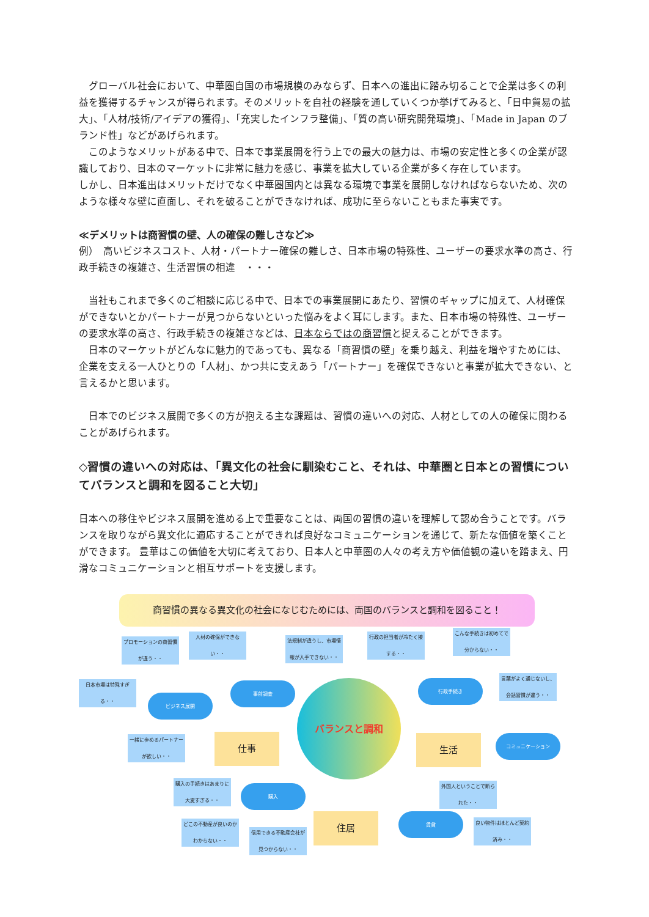グローバル社会において、中華圏自国の市場規模のみならず、日本への進出に踏み切ることで企業は多くの利益を獲得するチャンスが得られます。そのメリットを自社の経験を通していくつか挙げてみると、「日中貿易の拡大」、「人材/技術/アイデアの獲得」、「充実したインフラ整備」、「質の高い研究開発環境」、「Made in Japan のブランド性」などがあげられます。
　このようなメリットがある中で、日本で事業展開を行う上での最大の魅力は、市場の安定性と多くの企業が認識しており、日本のマーケットに非常に魅力を感じ、事業を拡大している企業が多く存在しています。
しかし、日本進出はメリットだけでなく中華圏国内とは異なる環境で事業を展開しなければならないため、次のような様々な壁に直面し、それを破ることができなければ、成功に至らないこともまた事実です。
≪デメリットは商習慣の壁、人の確保の難しさなど≫
例）　高いビジネスコスト、人材・パートナー確保の難しさ、日本市場の特殊性、ユーザーの要求水準の高さ、行政手続きの複雑さ、生活習慣の相違　・・・
　当社もこれまで多くのご相談に応じる中で、日本での事業展開にあたり、習慣のギャップに加えて、人材確保ができないとかパートナーが見つからないといった悩みをよく耳にします。また、日本市場の特殊性、ユーザーの要求水準の高さ、行政手続きの複雑さなどは、日本ならではの商習慣と捉えることができます。
　日本のマーケットがどんなに魅力的であっても、異なる「商習慣の壁」を乗り越え、利益を増やすためには、企業を支える一人ひとりの「人材」、かつ共に支えあう「パートナー」を確保できないと事業が拡大できない、と言えるかと思います。
　日本でのビジネス展開で多くの方が抱える主な課題は、習慣の違いへの対応、人材としての人の確保に関わることがあげられます。
◇習慣の違いへの対応は、「異文化の社会に馴染むこと、それは、中華圏と日本との習慣についてバランスと調和を図ること大切」
日本への移住やビジネス展開を進める上で重要なことは、両国の習慣の違いを理解して認め合うことです。バランスを取りながら異文化に適応することができれば良好なコミュニケーションを通じて、新たな価値を築くことができます。 豊華はこの価値を大切に考えており、日本人と中華圏の人々の考え方や価値観の違いを踏まえ、円滑なコミュニケーションと相互サポートを支援します。
商習慣の異なる異文化の社会になじむためには、両国のバランスと調和を図ること！
バランスと調和
仕事 生活
住居
ビジネス展開
事前調査 行政手続き
コミュニケーション
購入
賃貸
プロモーションの商習慣が違う・・
人材の確保ができない・・
法規制が違うし、市場情報が入手できない・・
行政の担当者が冷たく接する・・
こんな手続きは初めてで分からない・・
日本市場は特殊すぎる・・
言葉がよく通じないし、会話習慣が違う・・
一緒に歩めるパートナーが欲しい・・
購入の手続きはあまりに大変すぎる・・
外国人ということで断られた・・
どこの不動産が良いのかわからない・・
信用できる不動産会社が見つからない・・
良い物件はほとんど契約済み・・